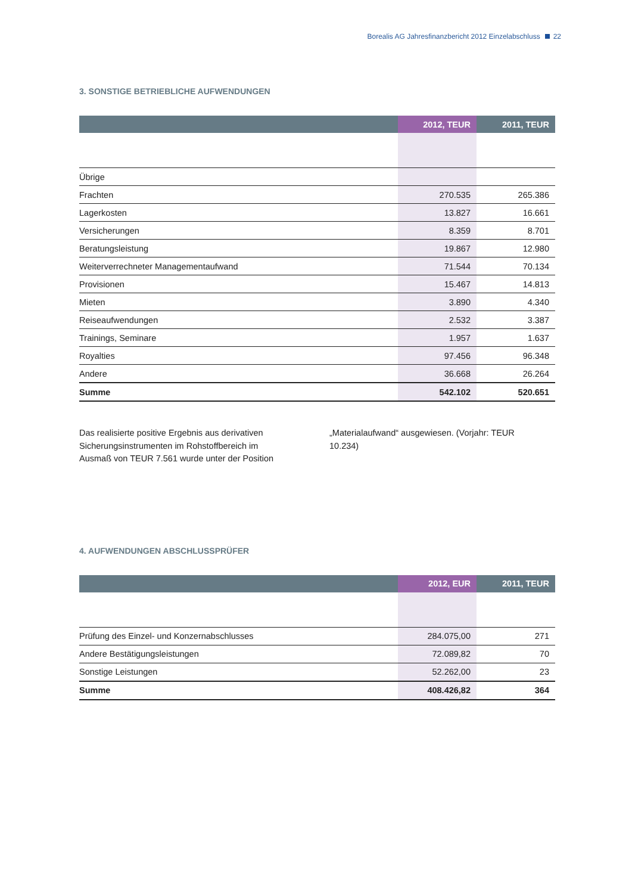Borealis AG Jahresfinanzbericht 2012 Einzelabschluss 22
3. SONSTIGE BETRIEBLICHE AUFWENDUNGEN
| | 2012, TEUR | 2011, TEUR |
| --- | --- | --- |
| Übrige | | |
| Frachten | 270.535 | 265.386 |
| Lagerkosten | 13.827 | 16.661 |
| Versicherungen | 8.359 | 8.701 |
| Beratungsleistung | 19.867 | 12.980 |
| Weiterverrechneter Managementaufwand | 71.544 | 70.134 |
| Provisionen | 15.467 | 14.813 |
| Mieten | 3.890 | 4.340 |
| Reiseaufwendungen | 2.532 | 3.387 |
| Trainings, Seminare | 1.957 | 1.637 |
| Royalties | 97.456 | 96.348 |
| Andere | 36.668 | 26.264 |
| Summe | 542.102 | 520.651 |
Das realisierte positive Ergebnis aus derivativen Sicherungsinstrumenten im Rohstoffbereich im Ausmaß von TEUR 7.561 wurde unter der Position
„Materialaufwand“ ausgewiesen. (Vorjahr: TEUR 10.234)
4. AUFWENDUNGEN ABSCHLUSSPRÜFER
| | 2012, EUR | 2011, TEUR |
| --- | --- | --- |
| Prüfung des Einzel- und Konzernabschlusses | 284.075,00 | 271 |
| Andere Bestätigungsleistungen | 72.089,82 | 70 |
| Sonstige Leistungen | 52.262,00 | 23 |
| Summe | 408.426,82 | 364 |